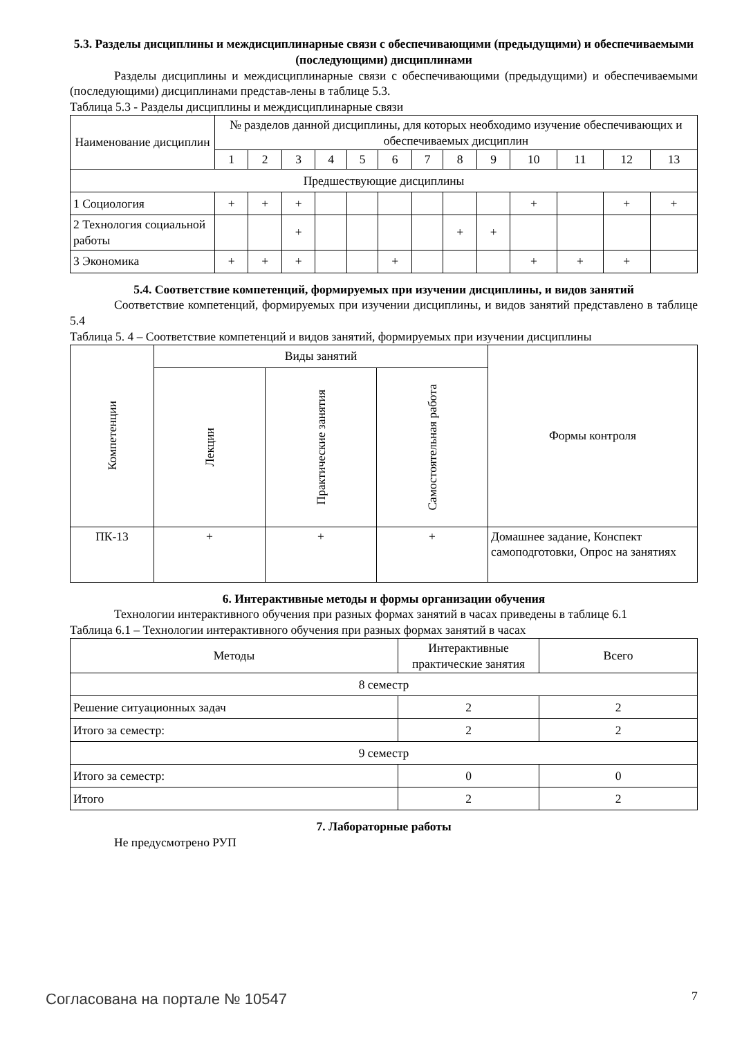5.3. Разделы дисциплины и междисциплинарные связи с обеспечивающими (предыдущими) и обеспечиваемыми (последующими) дисциплинами
Разделы дисциплины и междисциплинарные связи с обеспечивающими (предыдущими) и обеспечиваемыми (последующими) дисциплинами представ-лены в таблице 5.3.
Таблица 5.3 - Разделы дисциплины и междисциплинарные связи
| Наименование дисциплин | № разделов данной дисциплины, для которых необходимо изучение обеспечивающих и обеспечиваемых дисциплин | | | | | | | | | | | | |
| --- | --- | --- | --- | --- | --- | --- | --- | --- | --- | --- | --- | --- | --- |
| | 1 | 2 | 3 | 4 | 5 | 6 | 7 | 8 | 9 | 10 | 11 | 12 | 13 |
| Предшествующие дисциплины | | | | | | | | | | | | | |
| 1 Социология | + | + | + | | | | | | | + | | + | + |
| 2 Технология социальной работы | | | + | | | | | + | + | | | | |
| 3 Экономика | + | + | + | | | + | | | | + | + | + | |
5.4. Соответствие компетенций, формируемых при изучении дисциплины, и видов занятий
Соответствие компетенций, формируемых при изучении дисциплины, и видов занятий представлено в таблице 5.4
Таблица 5. 4 – Соответствие компетенций и видов занятий, формируемых при изучении дисциплины
| Компетенции | Виды занятий | | | Формы контроля |
| --- | --- | --- | --- | --- |
| | Лекции | Практические занятия | Самостоятельная работа | |
| ПК-13 | + | + | + | Домашнее задание, Конспект самоподготовки, Опрос на занятиях |
6. Интерактивные методы и формы организации обучения
Технологии интерактивного обучения при разных формах занятий в часах приведены в таблице 6.1
Таблица 6.1 – Технологии интерактивного обучения при разных формах занятий в часах
| Методы | Интерактивные практические занятия | Всего |
| --- | --- | --- |
| 8 семестр | | |
| Решение ситуационных задач | 2 | 2 |
| Итого за семестр: | 2 | 2 |
| 9 семестр | | |
| Итого за семестр: | 0 | 0 |
| Итого | 2 | 2 |
7. Лабораторные работы
Не предусмотрено РУП
Согласована на портале № 10547 7